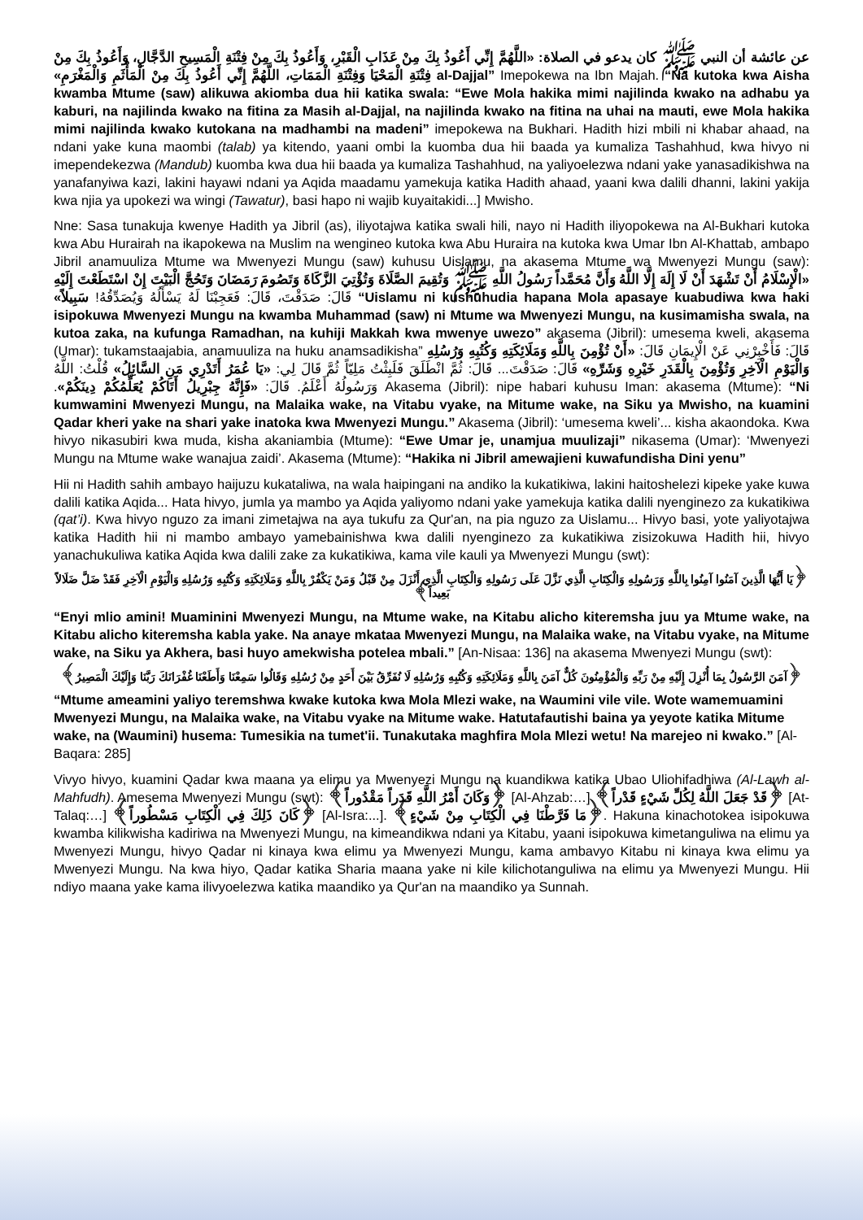عن عائشة أن النبي ﷺ كان يدعو في الصلاة: «اللَّهُمَّ إِنِّي أَعُوذُ بِكَ مِنْ عَذَابِ الْقَبْرِ، وَأَعُوذُ بِكَ مِنْ فِتْنَةِ الْمَسِيحِ الدَّجَّالِ، وَأَعُوذُ بِكَ مِنْ فِتْنَةِ الْمَحْيَا وَفِتْنَةِ الْمَمَاتِ، اللَّهُمَّ إِنِّي أَعُوذُ بِكَ مِنْ الْمَأْثَمِ وَالْمَغْرَمِ» al-Dajjal” Imepokewa na Ibn Majah. “Na kutoka kwa Aisha kwamba Mtume (saw) alikuwa akiomba dua hii katika swala: “Ewe Mola hakika mimi najilinda kwako na adhabu ya kaburi, na najilinda kwako na fitina za Masih al-Dajjal, na najilinda kwako na fitina na uhai na mauti, ewe Mola hakika mimi najilinda kwako kutokana na madhambi na madeni” imepokewa na Bukhari. Hadith hizi mbili ni khabar ahaad, na ndani yake kuna maombi (talab) ya kitendo, yaani ombi la kuomba dua hii baada ya kumaliza Tashahhud, kwa hivyo ni imependekezwa (Mandub) kuomba kwa dua hii baada ya kumaliza Tashahhud, na yaliyoelezwa ndani yake yanasadikishwa na yanafanyiwa kazi, lakini hayawi ndani ya Aqida maadamu yamekuja katika Hadith ahaad, yaani kwa dalili dhanni, lakini yakija kwa njia ya upokezi wa wingi (Tawatur), basi hapo ni wajib kuyaitakidi...] Mwisho.
Nne: Sasa tunakuja kwenye Hadith ya Jibril (as), iliyotajwa katika swali hili, nayo ni Hadith iliyopokewa na Al-Bukhari kutoka kwa Abu Hurairah na ikapokewa na Muslim na wengineo kutoka kwa Abu Huraira na kutoka kwa Umar Ibn Al-Khattab, ambapo Jibril anamuuliza Mtume wa Mwenyezi Mungu (saw) kuhusu Uislamu, na akasema Mtume wa Mwenyezi Mungu (saw): «الْإِسْلَامُ أَنْ تَشْهَدَ أَنْ لَا إِلَهَ إِلَّا اللَّهُ وَأَنَّ مُحَمَّداً رَسُولُ اللَّهِ ﷺ وَتُقِيمَ الصَّلَاةَ وَتُؤْتِيَ الزَّكَاةَ وَتَصُومَ رَمَضَانَ وَتَحُجَّ الْبَيْتَ إِنْ اسْتَطَعْتَ إِلَيْهِ سَبِيلاً» قَالَ: صَدَقْتَ، قَالَ: فَعَجِبْنَا لَهُ يَسْأَلُهُ وَيُصَدِّقُهُ! “Uislamu ni kushuhudia hapana Mola apasaye kuabudiwa kwa haki isipokuwa Mwenyezi Mungu na kwamba Muhammad (saw) ni Mtume wa Mwenyezi Mungu, na kusimamisha swala, na kutoa zaka, na kufunga Ramadhan, na kuhiji Makkah kwa mwenye uwezo” akasema (Jibril): umesema kweli, akasema (Umar): tukamstaajabia, anamuuliza na huku anamsadikisha” قَالَ: فَأَخْبِرْنِي عَنْ الْإِيمَانِ قَالَ: «أَنْ تُؤْمِنَ بِاللَّهِ وَمَلَائِكَتِهِ وَكُتُبِهِ وَرُسُلِهِ وَالْيَوْمِ الْآخِرِ وَتُؤْمِنَ بِالْقَدَرِ خَيْرِهِ وَشَرِّهِ» قَالَ: صَدَقْتَ... قَالَ: ثُمَّ انْطَلَقَ فَلَبِثْتُ مَلِيّاً ثُمَّ قَالَ لِي: «يَا عُمَرُ أَتَدْرِي مَنِ السَّائِلُ» قُلْتُ: اللَّهُ وَرَسُولُهُ أَعْلَمُ. قَالَ: «فَإِنَّهُ جِبْرِيلُ أَتَاكُمْ يُعَلِّمُكُمْ دِينَكُمْ». Akasema (Jibril): nipe habari kuhusu Iman: akasema (Mtume): “Ni kumwamini Mwenyezi Mungu, na Malaika wake, na Vitabu vyake, na Mitume wake, na Siku ya Mwisho, na kuamini Qadar kheri yake na shari yake inatoka kwa Mwenyezi Mungu.” Akasema (Jibril): ‘umesema kweli’... kisha akaondoka. Kwa hivyo nikasubiri kwa muda, kisha akaniambia (Mtume): “Ewe Umar je, unamjua muulizaji” nikasema (Umar): ‘Mwenyezi Mungu na Mtume wake wanajua zaidi’. Akasema (Mtume): “Hakika ni Jibril amewajieni kuwafundisha Dini yenu”
Hii ni Hadith sahih ambayo haijuzu kukataliwa, na wala haipingani na andiko la kukatikiwa, lakini haitoshelezi kipeke yake kuwa dalili katika Aqida... Hata hivyo, jumla ya mambo ya Aqida yaliyomo ndani yake yamekuja katika dalili nyenginezo za kukatikiwa (qat’i). Kwa hivyo nguzo za imani zimetajwa na aya tukufu za Qur'an, na pia nguzo za Uislamu... Hivyo basi, yote yaliyotajwa katika Hadith hii ni mambo ambayo yamebainishwa kwa dalili nyenginezo za kukatikiwa zisizokuwa Hadith hii, hivyo yanachukuliwa katika Aqida kwa dalili zake za kukatikiwa, kama vile kauli ya Mwenyezi Mungu (swt):
﴿يَا أَيُّهَا الَّذِينَ آمَنُوا آمِنُوا بِاللَّهِ وَرَسُولِهِ وَالْكِتَابِ الَّذِي نَزَّلَ عَلَى رَسُولِهِ وَالْكِتَابِ الَّذِي أَنْزَلَ مِنْ قَبْلُ وَمَنْ يَكْفُرْ بِاللَّهِ وَمَلَائِكَتِهِ وَكُتُبِهِ وَرُسُلِهِ وَالْيَوْمِ الْآخِرِ فَقَدْ ضَلَّ ضَلَالاً بَعِيداً﴾
“Enyi mlio amini! Muaminini Mwenyezi Mungu, na Mtume wake, na Kitabu alicho kiteremsha juu ya Mtume wake, na Kitabu alicho kiteremsha kabla yake. Na anaye mkataa Mwenyezi Mungu, na Malaika wake, na Vitabu vyake, na Mitume wake, na Siku ya Akhera, basi huyo amekwisha potelea mbali.” [An-Nisaa: 136] na akasema Mwenyezi Mungu (swt):
﴿آمَنَ الرَّسُولُ بِمَا أُنْزِلَ إِلَيْهِ مِنْ رَبِّهِ وَالْمُؤْمِنُونَ كُلٌّ آمَنَ بِاللَّهِ وَمَلَائِكَتِهِ وَكُتُبِهِ وَرُسُلِهِ لَا نُفَرِّقُ بَيْنَ أَحَدٍ مِنْ رُسُلِهِ وَقَالُوا سَمِعْنَا وَأَطَعْنَا غُفْرَانَكَ رَبَّنَا وَإِلَيْكَ الْمَصِيرُ﴾
“Mtume ameamini yaliyo teremshwa kwake kutoka kwa Mola Mlezi wake, na Waumini vile vile. Wote wamemuamini Mwenyezi Mungu, na Malaika wake, na Vitabu vyake na Mitume wake. Hatutafautishi baina ya yeyote katika Mitume wake, na (Waumini) husema: Tumesikia na tumet'ii. Tunakutaka maghfira Mola Mlezi wetu! Na marejeo ni kwako.” [Al-Baqara: 285]
Vivyo hivyo, kuamini Qadar kwa maana ya elimu ya Mwenyezi Mungu na kuandikwa katika Ubao Uliohifadhiwa (Al-Lawh al-Mahfudh). Amesema Mwenyezi Mungu (swt): ﴿وَكَانَ أَمْرُ اللَّهِ قَدَراً مَقْدُوراً﴾ [Al-Ahzab:…] ﴿قَدْ جَعَلَ اللَّهُ لِكُلِّ شَيْءٍ قَدْراً﴾ [At-Talaq:…] ﴿كَانَ ذَلِكَ فِي الْكِتَابِ مَسْطُوراً﴾ [Al-Isra:...]. ﴿مَا فَرَّطْنَا فِي الْكِتَابِ مِنْ شَيْءٍ﴾. Hakuna kinachotokea isipokuwa kwamba kilikwisha kadiriwa na Mwenyezi Mungu, na kimeandikwa ndani ya Kitabu, yaani isipokuwa kimetanguliwa na elimu ya Mwenyezi Mungu, hivyo Qadar ni kinaya kwa elimu ya Mwenyezi Mungu, kama ambavyo Kitabu ni kinaya kwa elimu ya Mwenyezi Mungu. Na kwa hiyo, Qadar katika Sharia maana yake ni kile kilichotanguliwa na elimu ya Mwenyezi Mungu. Hii ndiyo maana yake kama ilivyoelezwa katika maandiko ya Qur'an na maandiko ya Sunnah.